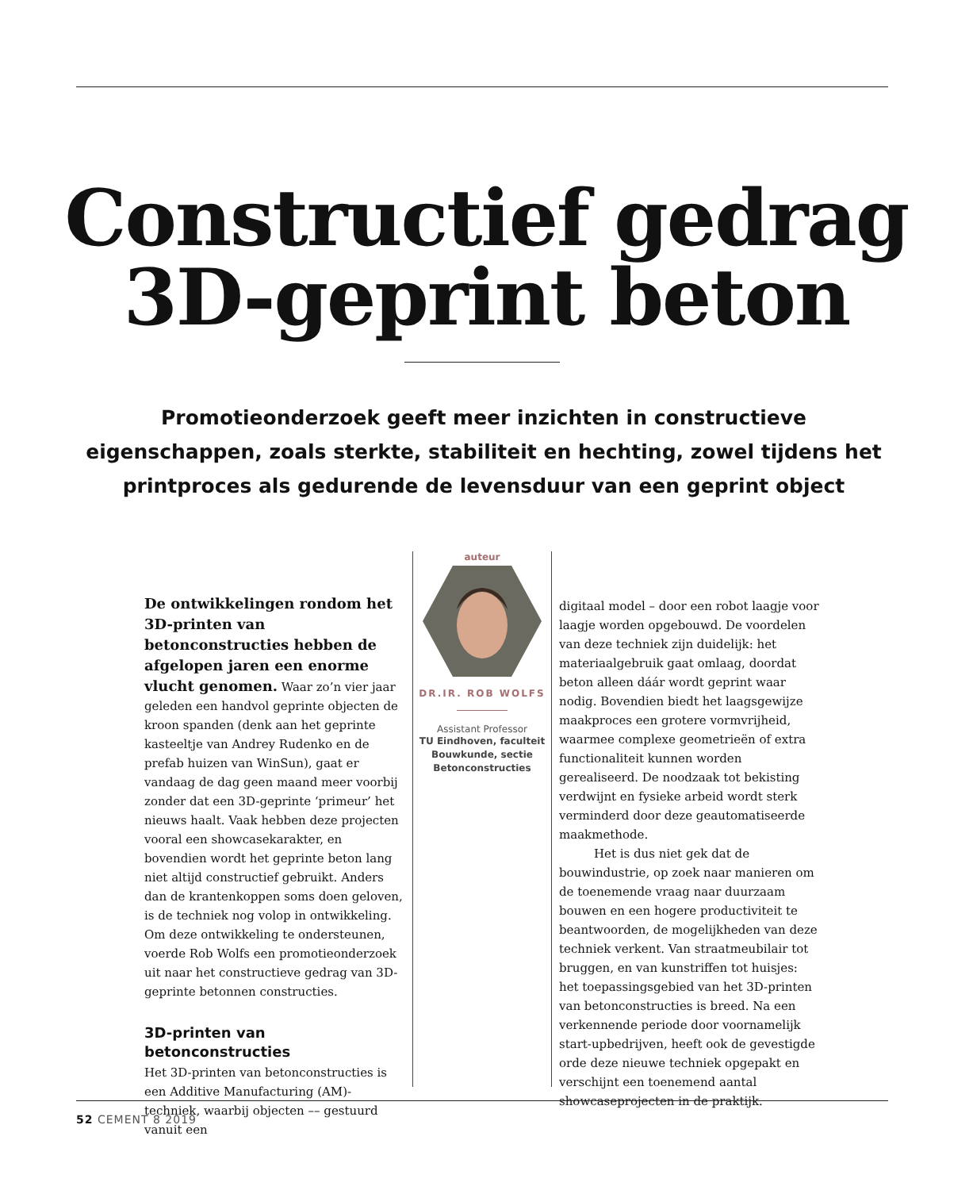Constructief gedrag
3D-geprint beton
Promotieonderzoek geeft meer inzichten in constructieve eigenschappen, zoals sterkte, stabiliteit en hechting, zowel tijdens het printproces als gedurende de levensduur van een geprint object
De ontwikkelingen rondom het 3D-printen van betonconstructies hebben de afgelopen jaren een enorme vlucht genomen. Waar zo’n vier jaar geleden een handvol geprinte objecten de kroon spanden (denk aan het geprinte kasteeltje van Andrey Rudenko en de prefab huizen van WinSun), gaat er vandaag de dag geen maand meer voorbij zonder dat een 3D-geprinte ‘primeur’ het nieuws haalt. Vaak hebben deze projecten vooral een showcasekarakter, en bovendien wordt het geprinte beton lang niet altijd constructief gebruikt. Anders dan de krantenkoppen soms doen geloven, is de techniek nog volop in ontwikkeling. Om deze ontwikkeling te ondersteunen, voerde Rob Wolfs een promotieonderzoek uit naar het constructieve gedrag van 3D-geprinte betonnen constructies.
3D-printen van betonconstructies
Het 3D-printen van betonconstructies is een Additive Manufacturing (AM)-techniek, waarbij objecten –– gestuurd vanuit een
auteur
DR.IR. ROB WOLFS
Assistant Professor
TU Eindhoven, faculteit Bouwkunde, sectie Betonconstructies
digitaal model – door een robot laagje voor laagje worden opgebouwd. De voordelen van deze techniek zijn duidelijk: het materiaalgebruik gaat omlaag, doordat beton alleen dáár wordt geprint waar nodig. Bovendien biedt het laagsgewijze maakproces een grotere vormvrijheid, waarmee complexe geometrieën of extra functionaliteit kunnen worden gerealiseerd. De noodzaak tot bekisting verdwijnt en fysieke arbeid wordt sterk verminderd door deze geautomatiseerde maakmethode.
Het is dus niet gek dat de bouwindustrie, op zoek naar manieren om de toenemende vraag naar duurzaam bouwen en een hogere productiviteit te beantwoorden, de mogelijkheden van deze techniek verkent. Van straatmeubilair tot bruggen, en van kunstriffen tot huisjes: het toepassingsgebied van het 3D-printen van betonconstructies is breed. Na een verkennende periode door voornamelijk start-upbedrijven, heeft ook de gevestigde orde deze nieuwe techniek opgepakt en verschijnt een toenemend aantal showcaseprojecten in de praktijk.
52 CEMENT 8 2019